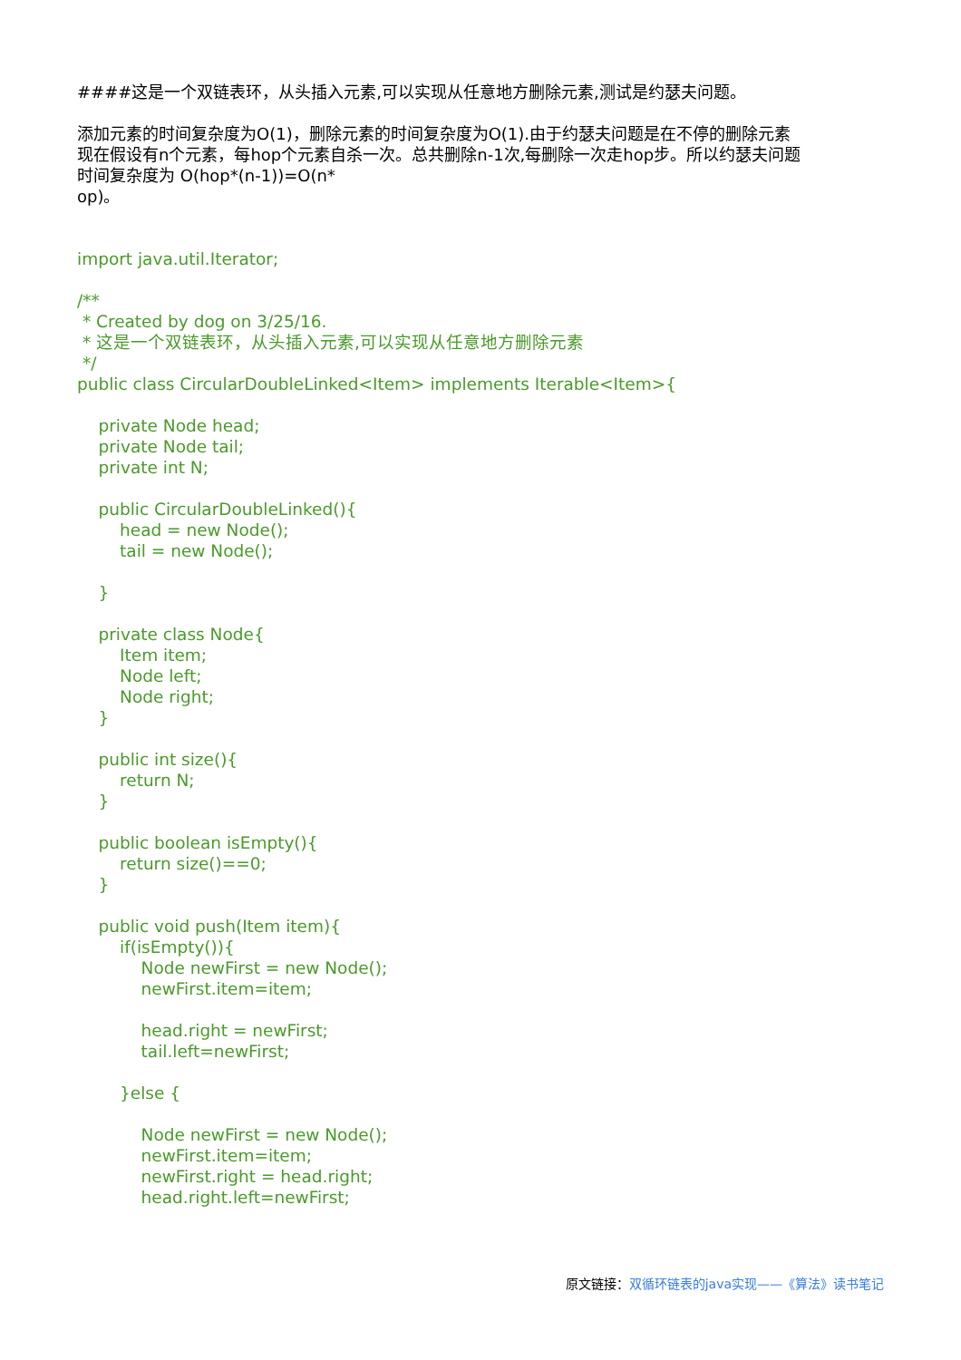####这是一个双链表环，从头插入元素,可以实现从任意地方删除元素,测试是约瑟夫问题。
添加元素的时间复杂度为O(1)，删除元素的时间复杂度为O(1).由于约瑟夫问题是在不停的删除元素
现在假设有n个元素，每hop个元素自杀一次。总共删除n-1次,每删除一次走hop步。所以约瑟夫问题
时间复杂度为 O(hop*(n-1))=O(n*
op)。
import java.util.Iterator;

/**
 * Created by dog on 3/25/16.
 * 这是一个双链表环，从头插入元素,可以实现从任意地方删除元素
 */
public class CircularDoubleLinked<Item> implements Iterable<Item>{

    private Node head;
    private Node tail;
    private int N;

    public CircularDoubleLinked(){
        head = new Node();
        tail = new Node();

    }

    private class Node{
        Item item;
        Node left;
        Node right;
    }

    public int size(){
        return N;
    }

    public boolean isEmpty(){
        return size()==0;
    }

    public void push(Item item){
        if(isEmpty()){
            Node newFirst = new Node();
            newFirst.item=item;

            head.right = newFirst;
            tail.left=newFirst;

        }else {

            Node newFirst = new Node();
            newFirst.item=item;
            newFirst.right = head.right;
            head.right.left=newFirst;
原文链接：双循环链表的java实现——《算法》读书笔记